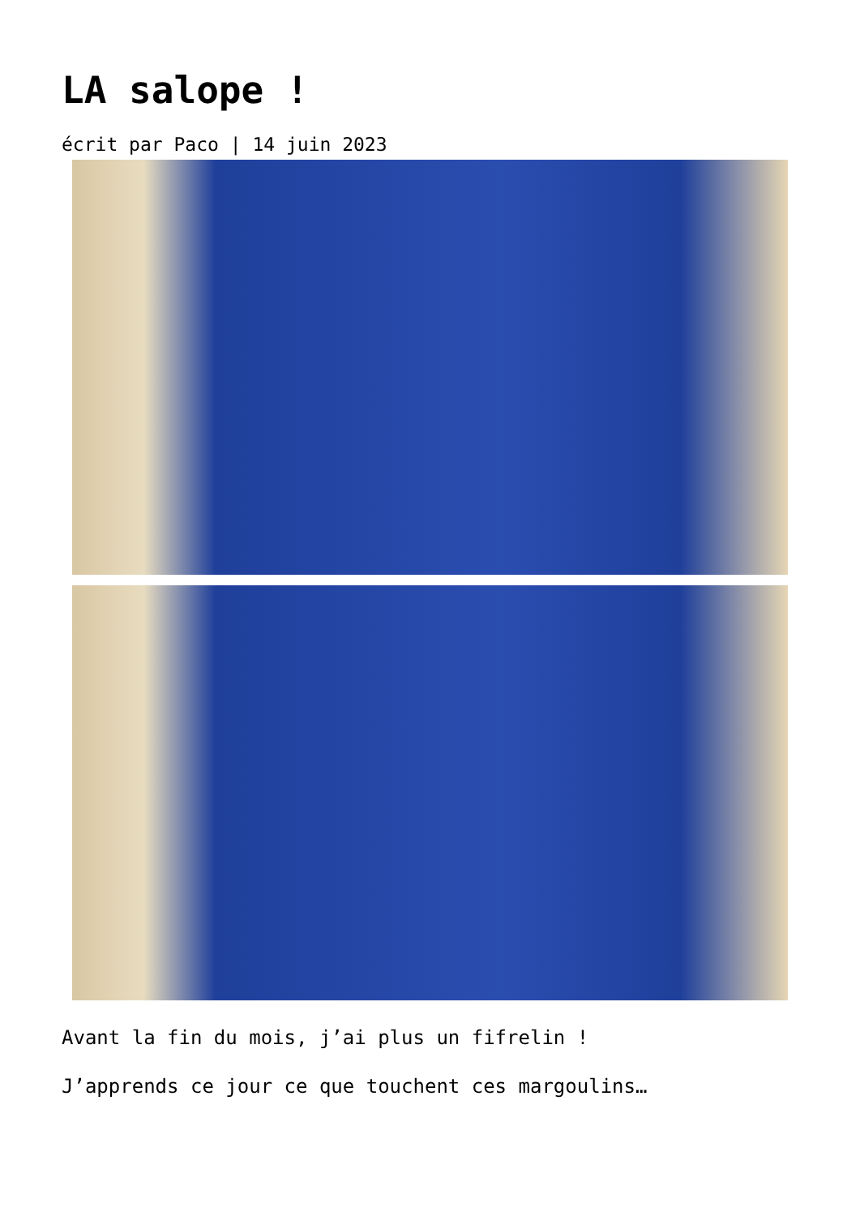LA salope !
écrit par Paco | 14 juin 2023
Avant la fin du mois, j’ai plus un fifrelin !
J’apprends ce jour ce que touchent ces margoulins…